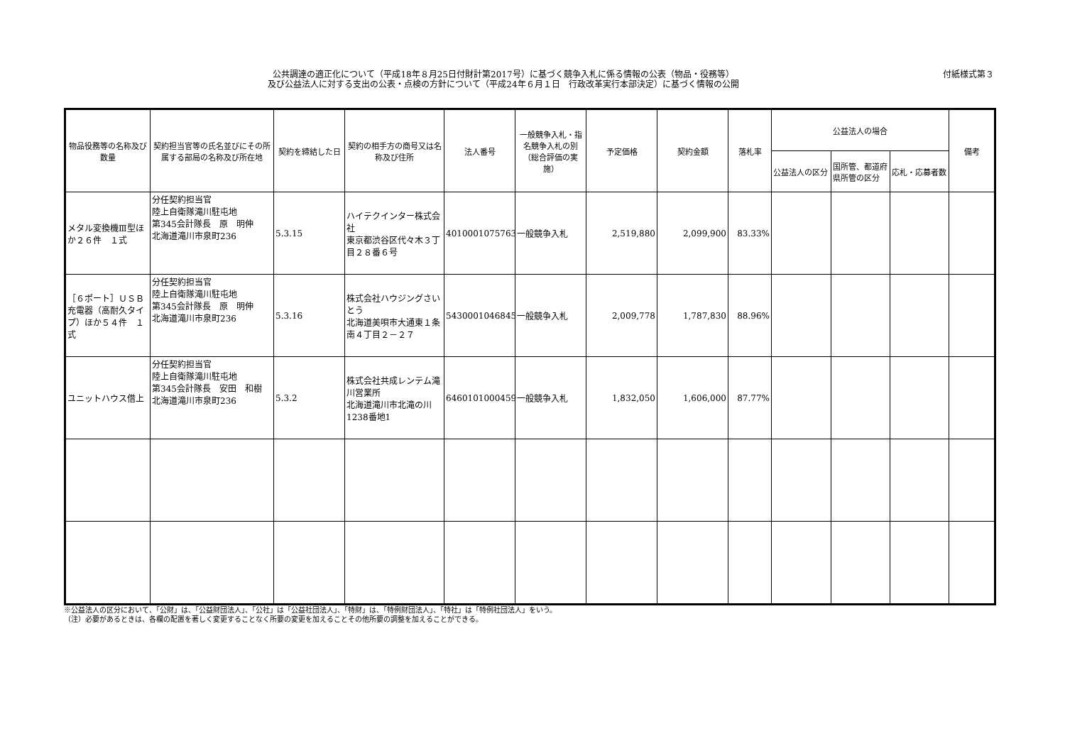公共調達の適正化について（平成18年８月25日付財計第2017号）に基づく競争入札に係る情報の公表（物品・役務等）
及び公益法人に対する支出の公表・点検の方針について（平成24年６月１日　行政改革実行本部決定）に基づく情報の公開
付紙様式第３
| 物品役務等の名称及び数量 | 契約担当官等の氏名並びにその所属する部局の名称及び所在地 | 契約を締結した日 | 契約の相手方の商号又は名称及び住所 | 法人番号 | 一般競争入札・指名競争入札の別（総合評価の実施） | 予定価格 | 契約金額 | 落札率 | 公益法人の場合 | | | 備考 |
| --- | --- | --- | --- | --- | --- | --- | --- | --- | --- | --- | --- | --- |
| | | | | | | | | | 公益法人の区分 | 国所管、都道府県所管の区分 | 応札・応募者数 | |
| メタル変換機Ⅲ型ほか２６件 １式 | 分任契約担当官 陸上自衛隊滝川駐屯地 第345会計隊長 原 明伸 北海道滝川市泉町236 | 5.3.15 | ハイテクインター株式会社 東京都渋谷区代々木３丁目２８番６号 | 4010001075763 | 一般競争入札 | 2,519,880 | 2,099,900 | 83.33% | | | | |
| ［６ポート］ＵＳＢ充電器（高耐久タイプ）ほか５４件 １式 | 分任契約担当官 陸上自衛隊滝川駐屯地 第345会計隊長 原 明伸 北海道滝川市泉町236 | 5.3.16 | 株式会社ハウジングさいとう 北海道美唄市大通東１条南４丁目２－２７ | 5430001046845 | 一般競争入札 | 2,009,778 | 1,787,830 | 88.96% | | | | |
| ユニットハウス借上 | 分任契約担当官 陸上自衛隊滝川駐屯地 第345会計隊長 安田 和樹 北海道滝川市泉町236 | 5.3.2 | 株式会社共成レンテム滝川営業所 北海道滝川市北滝の川1238番地1 | 6460101000459 | 一般競争入札 | 1,832,050 | 1,606,000 | 87.77% | | | | |
※公益法人の区分において、「公財」は、「公益財団法人」、「公社」は「公益社団法人」、「特財」は、「特例財団法人」、「特社」は「特例社団法人」をいう。
（注）必要があるときは、各欄の配置を著しく変更することなく所要の変更を加えることその他所要の調整を加えることができる。